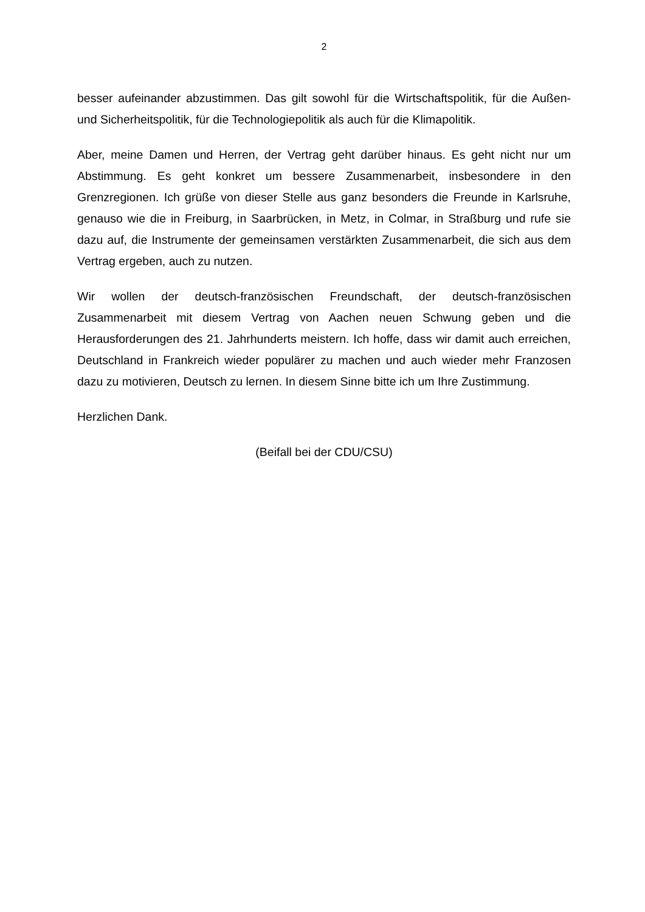2
besser aufeinander abzustimmen. Das gilt sowohl für die Wirtschaftspolitik, für die Außen- und Sicherheitspolitik, für die Technologiepolitik als auch für die Klimapolitik.
Aber, meine Damen und Herren, der Vertrag geht darüber hinaus. Es geht nicht nur um Abstimmung. Es geht konkret um bessere Zusammenarbeit, insbesondere in den Grenzregionen. Ich grüße von dieser Stelle aus ganz besonders die Freunde in Karlsruhe, genauso wie die in Freiburg, in Saarbrücken, in Metz, in Colmar, in Straßburg und rufe sie dazu auf, die Instrumente der gemeinsamen verstärkten Zusammenarbeit, die sich aus dem Vertrag ergeben, auch zu nutzen.
Wir wollen der deutsch-französischen Freundschaft, der deutsch-französischen Zusammenarbeit mit diesem Vertrag von Aachen neuen Schwung geben und die Herausforderungen des 21. Jahrhunderts meistern. Ich hoffe, dass wir damit auch erreichen, Deutschland in Frankreich wieder populärer zu machen und auch wieder mehr Franzosen dazu zu motivieren, Deutsch zu lernen. In diesem Sinne bitte ich um Ihre Zustimmung.
Herzlichen Dank.
(Beifall bei der CDU/CSU)